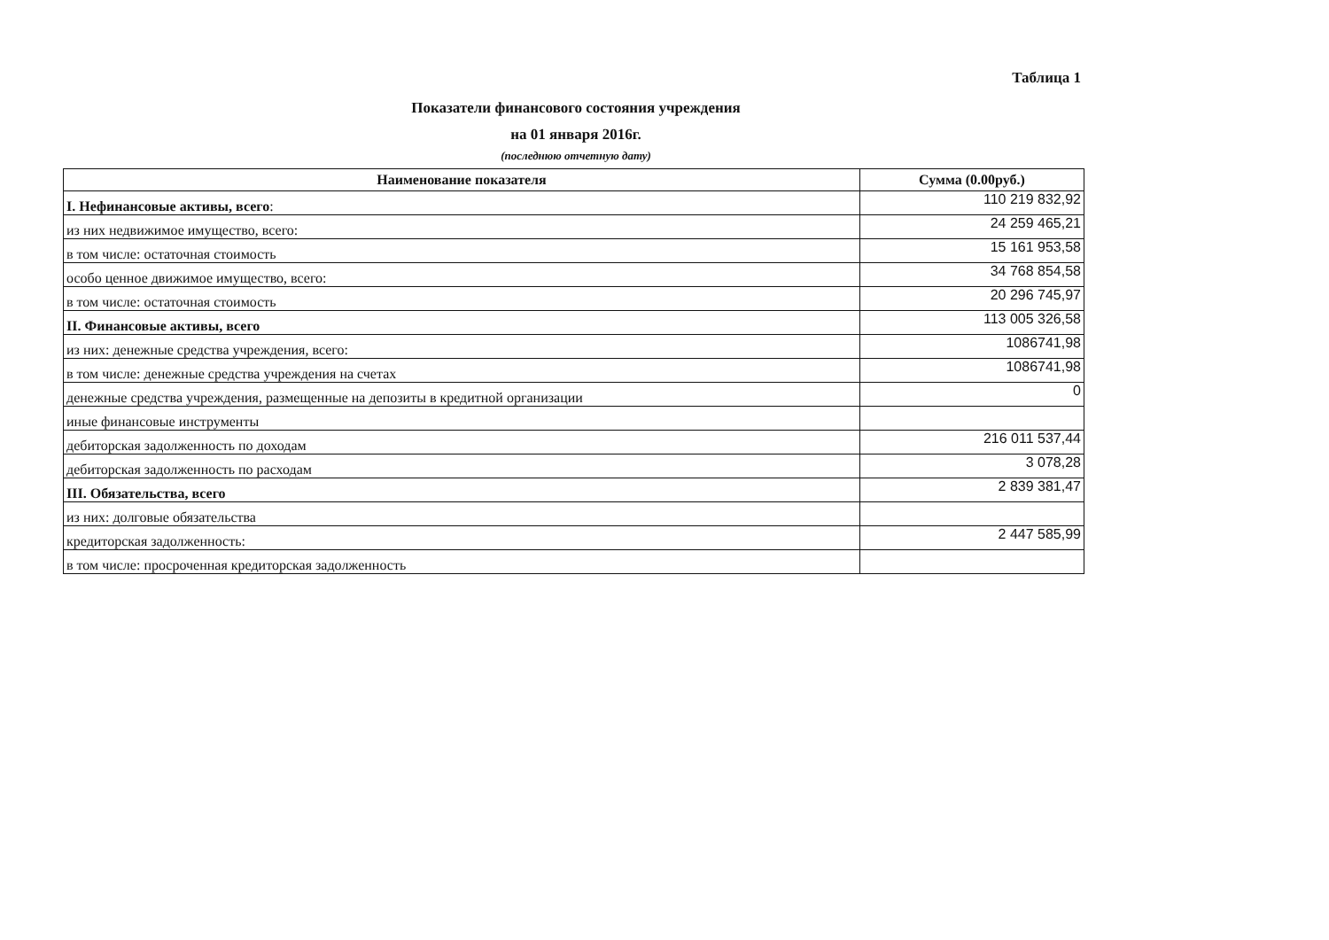Таблица 1
Показатели финансового состояния учреждения
на 01 января 2016г.
(последнюю отчетную дату)
| Наименование показателя | Сумма (0.00руб.) |
| --- | --- |
| I. Нефинансовые активы, всего : | 110 219 832,92 |
| из них недвижимое имущество, всего: | 24 259 465,21 |
| в том числе: остаточная стоимость | 15 161 953,58 |
| особо ценное движимое имущество, всего: | 34 768 854,58 |
| в том числе: остаточная стоимость | 20 296 745,97 |
| II. Финансовые активы, всего | 113 005 326,58 |
| из них: денежные средства учреждения, всего: | 1086741,98 |
| в том числе: денежные средства учреждения на счетах | 1086741,98 |
| денежные средства учреждения, размещенные на депозиты в кредитной организации | 0 |
| иные финансовые инструменты | |
| дебиторская задолженность по доходам | 216 011 537,44 |
| дебиторская задолженность по расходам | 3 078,28 |
| III. Обязательства, всего | 2 839 381,47 |
| из них: долговые обязательства | |
| кредиторская задолженность: | 2 447 585,99 |
| в том числе: просроченная кредиторская задолженность | |